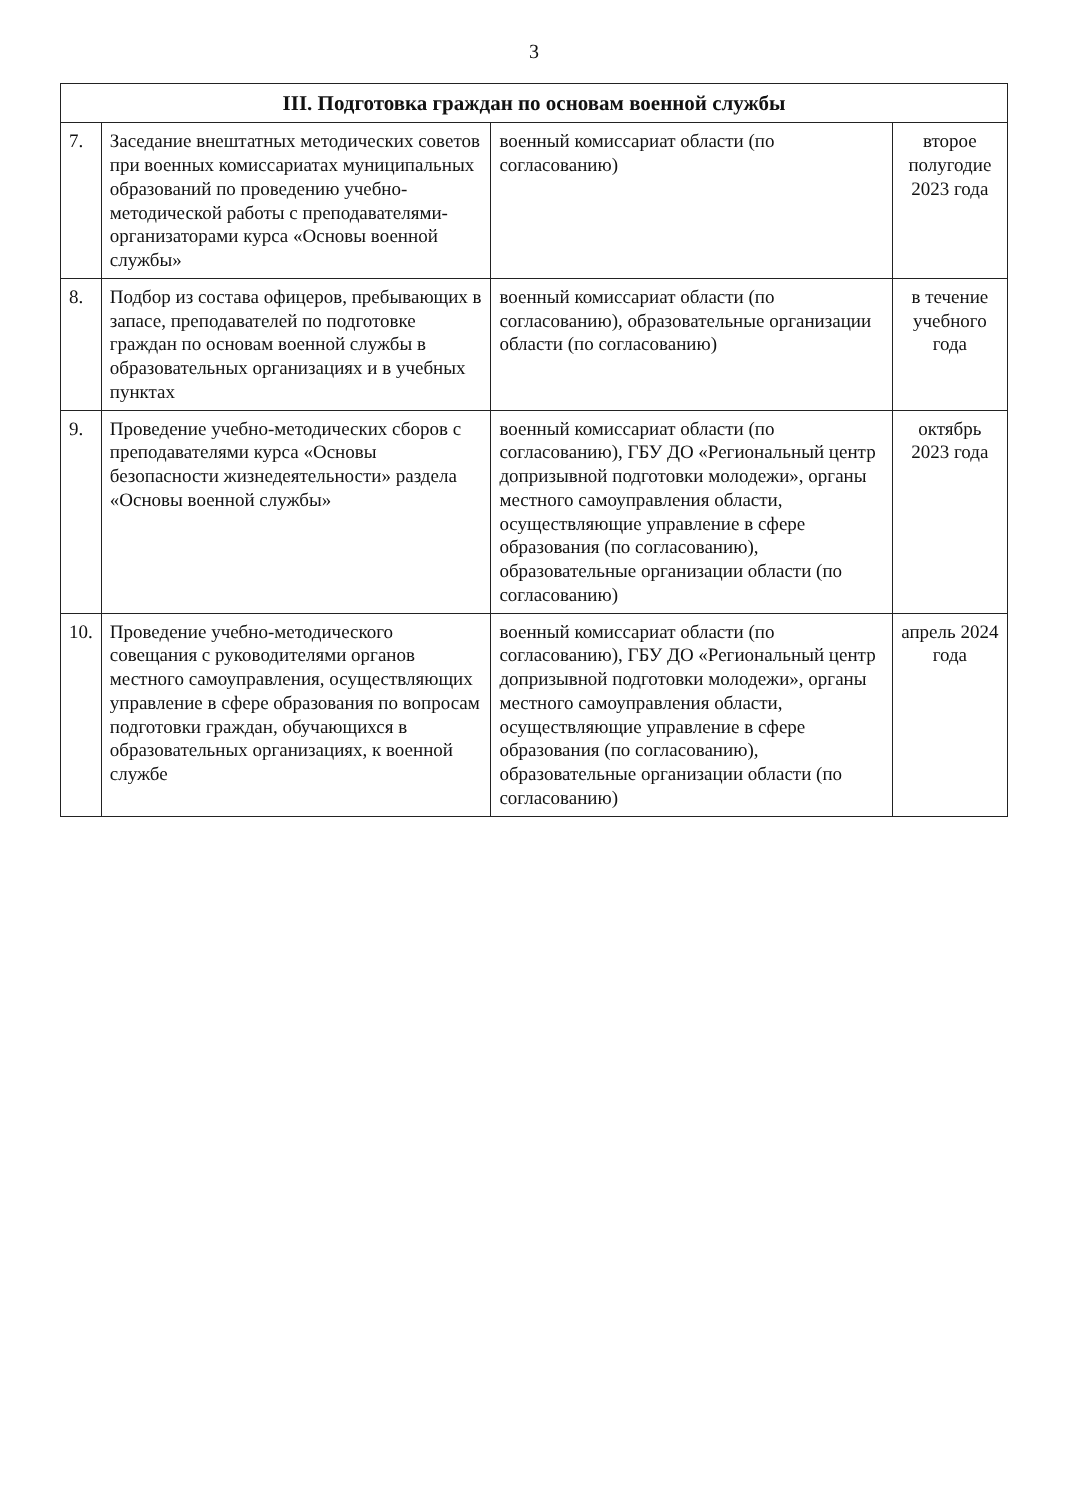3
| III. Подготовка граждан по основам военной службы | | | |
| --- | --- | --- | --- |
| 7. | Заседание внештатных методических советов при военных комиссариатах муниципальных образований по проведению учебно-методической работы с преподавателями-организаторами курса «Основы военной службы» | военный комиссариат области (по согласованию) | второе полугодие 2023 года |
| 8. | Подбор из состава офицеров, пребывающих в запасе, преподавателей по подготовке граждан по основам военной службы в образовательных организациях и в учебных пунктах | военный комиссариат области (по согласованию), образовательные организации области (по согласованию) | в течение учебного года |
| 9. | Проведение учебно-методических сборов с преподавателями курса «Основы безопасности жизнедеятельности» раздела «Основы военной службы» | военный комиссариат области (по согласованию), ГБУ ДО «Региональный центр допризывной подготовки молодежи», органы местного самоуправления области, осуществляющие управление в сфере образования (по согласованию), образовательные организации области (по согласованию) | октябрь 2023 года |
| 10. | Проведение учебно-методического совещания с руководителями органов местного самоуправления, осуществляющих управление в сфере образования по вопросам подготовки граждан, обучающихся в образовательных организациях, к военной службе | военный комиссариат области (по согласованию), ГБУ ДО «Региональный центр допризывной подготовки молодежи», органы местного самоуправления области, осуществляющие управление в сфере образования (по согласованию), образовательные организации области (по согласованию) | апрель 2024 года |